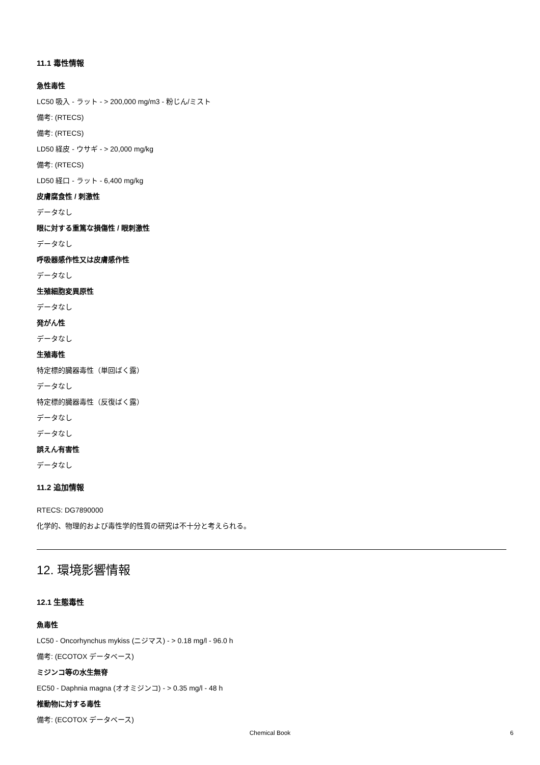11.1 毒性情報
急性毒性
LC50 吸入 - ラット - > 200,000 mg/m3 - 粉じん/ミスト
備考: (RTECS)
備考: (RTECS)
LD50 経皮 - ウサギ - > 20,000 mg/kg
備考: (RTECS)
LD50 経口 - ラット - 6,400 mg/kg
皮膚腐食性 / 刺激性
データなし
眼に対する重篤な損傷性 / 眼刺激性
データなし
呼吸器感作性又は皮膚感作性
データなし
生殖細胞変異原性
データなし
発がん性
データなし
生殖毒性
特定標的臓器毒性（単回ばく露）
データなし
特定標的臓器毒性（反復ばく露）
データなし
データなし
誤えん有害性
データなし
11.2 追加情報
RTECS: DG7890000
化学的、物理的および毒性学的性質の研究は不十分と考えられる。
12. 環境影響情報
12.1 生態毒性
魚毒性
LC50 - Oncorhynchus mykiss (ニジマス) - > 0.18 mg/l - 96.0 h
備考: (ECOTOX データベース)
ミジンコ等の水生無脊
EC50 - Daphnia magna (オオミジンコ) - > 0.35 mg/l - 48 h
椎動物に対する毒性
備考: (ECOTOX データベース)
Chemical Book
6